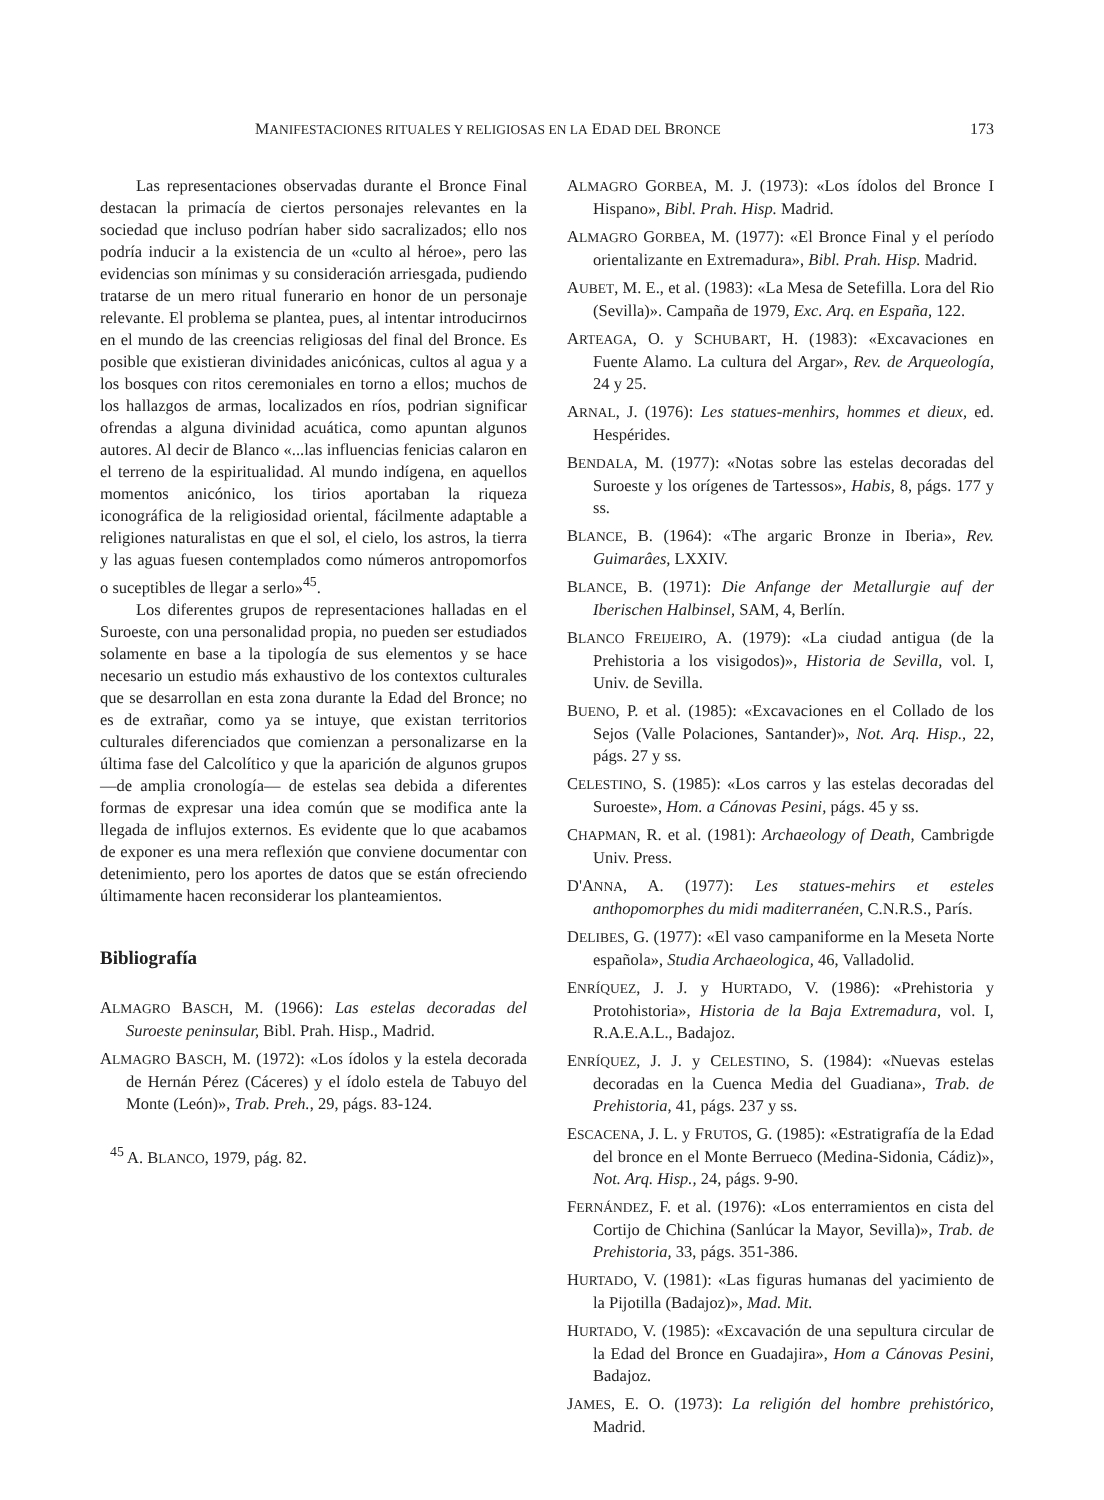MANIFESTACIONES RITUALES Y RELIGIOSAS EN LA EDAD DEL BRONCE 173
Las representaciones observadas durante el Bronce Final destacan la primacía de ciertos personajes relevantes en la sociedad que incluso podrían haber sido sacralizados; ello nos podría inducir a la existencia de un «culto al héroe», pero las evidencias son mínimas y su consideración arriesgada, pudiendo tratarse de un mero ritual funerario en honor de un personaje relevante. El problema se plantea, pues, al intentar introducirnos en el mundo de las creencias religiosas del final del Bronce. Es posible que existieran divinidades anicónicas, cultos al agua y a los bosques con ritos ceremoniales en torno a ellos; muchos de los hallazgos de armas, localizados en ríos, podrian significar ofrendas a alguna divinidad acuática, como apuntan algunos autores. Al decir de Blanco «...las influencias fenicias calaron en el terreno de la espiritualidad. Al mundo indígena, en aquellos momentos anicónico, los tirios aportaban la riqueza iconográfica de la religiosidad oriental, fácilmente adaptable a religiones naturalistas en que el sol, el cielo, los astros, la tierra y las aguas fuesen contemplados como números antropomorfos o suceptibles de llegar a serlo»<sup>45</sup>.
Los diferentes grupos de representaciones halladas en el Suroeste, con una personalidad propia, no pueden ser estudiados solamente en base a la tipología de sus elementos y se hace necesario un estudio más exhaustivo de los contextos culturales que se desarrollan en esta zona durante la Edad del Bronce; no es de extrañar, como ya se intuye, que existan territorios culturales diferenciados que comienzan a personalizarse en la última fase del Calcolítico y que la aparición de algunos grupos —de amplia cronología— de estelas sea debida a diferentes formas de expresar una idea común que se modifica ante la llegada de influjos externos. Es evidente que lo que acabamos de exponer es una mera reflexión que conviene documentar con detenimiento, pero los aportes de datos que se están ofreciendo últimamente hacen reconsiderar los planteamientos.
Bibliografía
ALMAGRO BASCH, M. (1966): Las estelas decoradas del Suroeste peninsular, Bibl. Prah. Hisp., Madrid.
ALMAGRO BASCH, M. (1972): «Los ídolos y la estela decorada de Hernán Pérez (Cáceres) y el ídolo estela de Tabuyo del Monte (León)», Trab. Preh., 29, págs. 83-124.
<sup>45</sup> A. BLANCO, 1979, pág. 82.
ALMAGRO GORBEA, M. J. (1973): «Los ídolos del Bronce I Hispano», Bibl. Prah. Hisp. Madrid.
ALMAGRO GORBEA, M. (1977): «El Bronce Final y el período orientalizante en Extremadura», Bibl. Prah. Hisp. Madrid.
AUBET, M. E., et al. (1983): «La Mesa de Setefilla. Lora del Rio (Sevilla)». Campaña de 1979, Exc. Arq. en España, 122.
ARTEAGA, O. y SCHUBART, H. (1983): «Excavaciones en Fuente Alamo. La cultura del Argar», Rev. de Arqueología, 24 y 25.
ARNAL, J. (1976): Les statues-menhirs, hommes et dieux, ed. Hespérides.
BENDALA, M. (1977): «Notas sobre las estelas decoradas del Suroeste y los orígenes de Tartessos», Habis, 8, págs. 177 y ss.
BLANCE, B. (1964): «The argaric Bronze in Iberia», Rev. Guimarâes, LXXIV.
BLANCE, B. (1971): Die Anfange der Metallurgie auf der Iberischen Halbinsel, SAM, 4, Berlín.
BLANCO FREIJEIRO, A. (1979): «La ciudad antigua (de la Prehistoria a los visigodos)», Historia de Sevilla, vol. I, Univ. de Sevilla.
BUENO, P. et al. (1985): «Excavaciones en el Collado de los Sejos (Valle Polaciones, Santander)», Not. Arq. Hisp., 22, págs. 27 y ss.
CELESTINO, S. (1985): «Los carros y las estelas decoradas del Suroeste», Hom. a Cánovas Pesini, págs. 45 y ss.
CHAPMAN, R. et al. (1981): Archaeology of Death, Cambrigde Univ. Press.
D'ANNA, A. (1977): Les statues-mehirs et esteles anthopomorphes du midi maditerranéen, C.N.R.S., París.
DELIBES, G. (1977): «El vaso campaniforme en la Meseta Norte española», Studia Archaeologica, 46, Valladolid.
ENRÍQUEZ, J. J. y HURTADO, V. (1986): «Prehistoria y Protohistoria», Historia de la Baja Extremadura, vol. I, R.A.E.A.L., Badajoz.
ENRÍQUEZ, J. J. y CELESTINO, S. (1984): «Nuevas estelas decoradas en la Cuenca Media del Guadiana», Trab. de Prehistoria, 41, págs. 237 y ss.
ESCACENA, J. L. y FRUTOS, G. (1985): «Estratigrafía de la Edad del bronce en el Monte Berrueco (Medina-Sidonia, Cádiz)», Not. Arq. Hisp., 24, págs. 9-90.
FERNÁNDEZ, F. et al. (1976): «Los enterramientos en cista del Cortijo de Chichina (Sanlúcar la Mayor, Sevilla)», Trab. de Prehistoria, 33, págs. 351-386.
HURTADO, V. (1981): «Las figuras humanas del yacimiento de la Pijotilla (Badajoz)», Mad. Mit.
HURTADO, V. (1985): «Excavación de una sepultura circular de la Edad del Bronce en Guadajira», Hom a Cánovas Pesini, Badajoz.
JAMES, E. O. (1973): La religión del hombre prehistórico, Madrid.